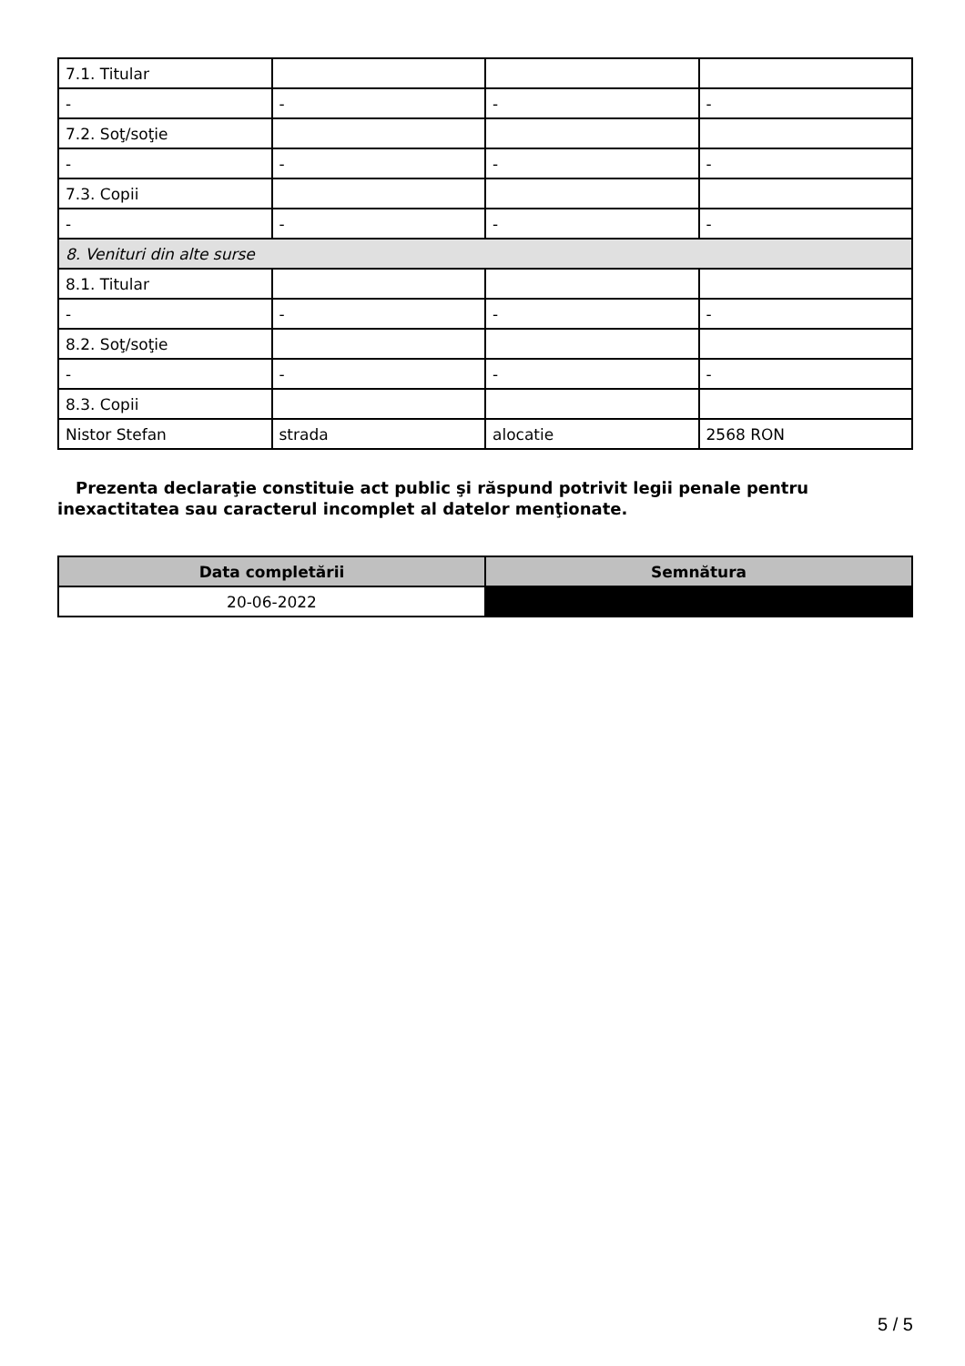| 7.1. Titular | | | |
| - | - | - | - |
| 7.2. Soţ/soţie | | | |
| - | - | - | - |
| 7.3. Copii | | | |
| - | - | - | - |
| 8. Venituri din alte surse | | | |
| 8.1. Titular | | | |
| - | - | - | - |
| 8.2. Soţ/soţie | | | |
| - | - | - | - |
| 8.3. Copii | | | |
| Nistor Stefan | strada | alocatie | 2568 RON |
Prezenta declaraţie constituie act public şi răspund potrivit legii penale pentru inexactitatea sau caracterul incomplet al datelor menţionate.
| Data completării | Semnătura |
| --- | --- |
| 20-06-2022 | |
5 / 5